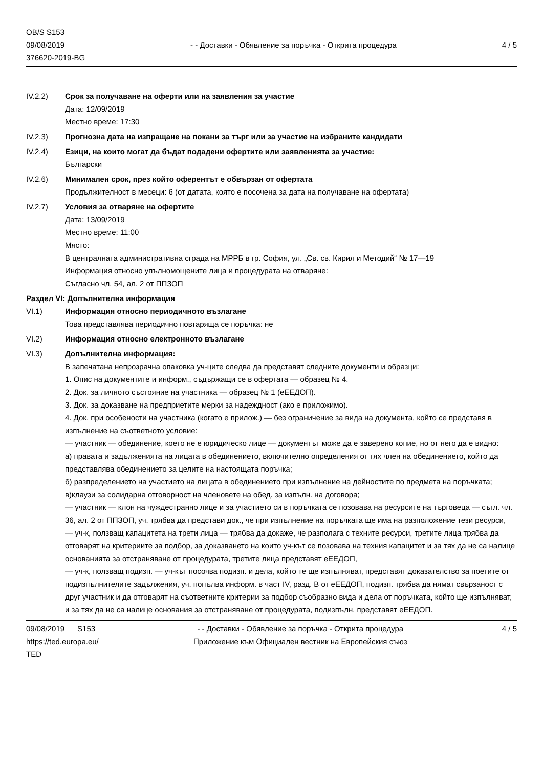OB/S S153
09/08/2019
376620-2019-BG
- - Доставки - Обявление за поръчка - Открита процедура
4 / 5
IV.2.2) Срок за получаване на оферти или на заявления за участие
Дата: 12/09/2019
Местно време: 17:30
IV.2.3) Прогнозна дата на изпращане на покани за търг или за участие на избраните кандидати
IV.2.4) Езици, на които могат да бъдат подадени офертите или заявленията за участие:
Български
IV.2.6) Минимален срок, през който оферентът е обвързан от офертата
Продължителност в месеци: 6 (от датата, която е посочена за дата на получаване на офертата)
IV.2.7) Условия за отваряне на офертите
Дата: 13/09/2019
Местно време: 11:00
Място:
В централната административна сграда на МРРБ в гр. София, ул. „Св. св. Кирил и Методий“ № 17—19
Информация относно упълномощените лица и процедурата на отваряне:
Съгласно чл. 54, ал. 2 от ППЗОП
Раздел VI: Допълнителна информация
VI.1) Информация относно периодичното възлагане
Това представлява периодично повтаряща се поръчка: не
VI.2) Информация относно електронното възлагане
VI.3) Допълнителна информация:
В запечатана непрозрачна опаковка уч-ците следва да представят следните документи и образци:
1. Опис на документите и информ., съдържащи се в офертата — образец № 4.
2. Док. за личното състояние на участника — образец № 1 (еЕЕДОП).
3. Док. за доказване на предприетите мерки за надеждност (ако е приложимо).
4. Док. при особености на участника (когато е прилож.) — без ограничение за вида на документа, който се представя в изпълнение на съответното условие:
— участник — обединение, което не е юридическо лице — документът може да е заверено копие, но от него да е видно:
а) правата и задълженията на лицата в обединението, включително определения от тях член на обединението, който да представлява обединението за целите на настоящата поръчка;
б) разпределението на участието на лицата в обединението при изпълнение на дейностите по предмета на поръчката; в)клаузи за солидарна отговорност на членовете на обед. за изпълн. на договора;
— участник — клон на чуждестранно лице и за участието си в поръчката се позовава на ресурсите на търговеца — съгл. чл. 36, ал. 2 от ППЗОП, уч. трябва да представи док., че при изпълнение на поръчката ще има на разположение тези ресурси,
— уч-к, ползващ капацитета на трети лица — трябва да докаже, че разполага с техните ресурси, третите лица трябва да отговарят на критериите за подбор, за доказването на които уч-кът се позовава на техния капацитет и за тях да не са налице основанията за отстраняване от процедурата, третите лица представят еЕЕДОП,
— уч-к, ползващ подизп. — уч-кът посочва подизп. и дела, който те ще изпълняват, представят доказателство за поетите от подизпълнителите задължения, уч. попълва информ. в част IV, разд. В от еЕЕДОП, подизп. трябва да нямат свързаност с друг участник и да отговарят на съответните критерии за подбор съобразно вида и дела от поръчката, който ще изпълняват, и за тях да не са налице основания за отстраняване от процедурата, подизпълн. представят еЕЕДОП.
09/08/2019 S153
https://ted.europa.eu/
TED
- - Доставки - Обявление за поръчка - Открита процедура
Приложение към Официален вестник на Европейския съюз
4 / 5